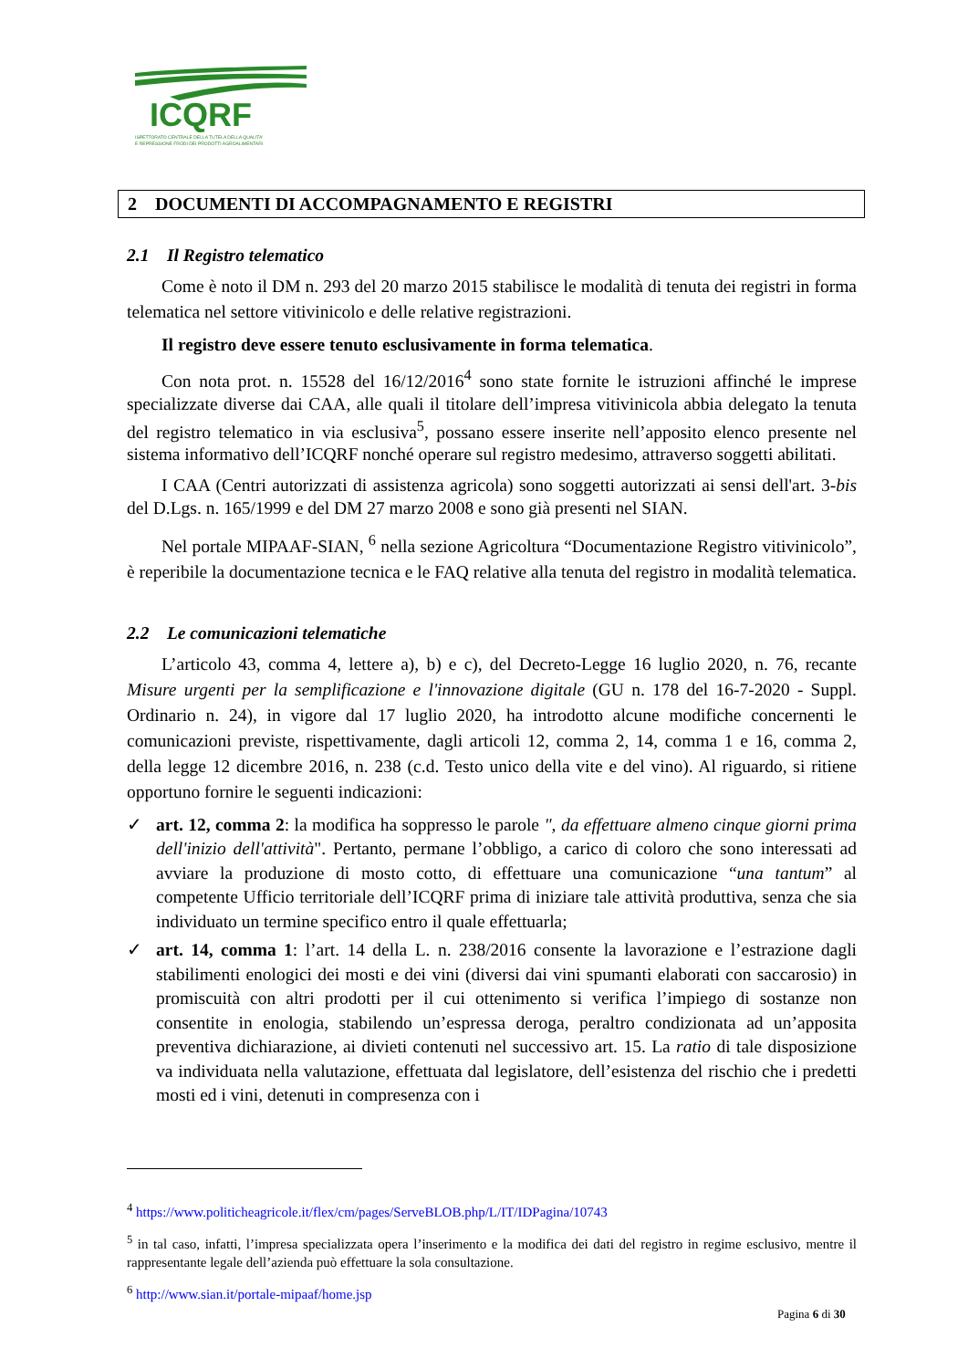ICQRF
ISPETTORATO CENTRALE DELLA TUTELA DELLA QUALITA'
E REPRESSIONE FRODI DEI PRODOTTI AGROALIMENTARI
2 DOCUMENTI DI ACCOMPAGNAMENTO E REGISTRI
2.1 Il Registro telematico
Come è noto il DM n. 293 del 20 marzo 2015 stabilisce le modalità di tenuta dei registri in forma telematica nel settore vitivinicolo e delle relative registrazioni.
Il registro deve essere tenuto esclusivamente in forma telematica.
Con nota prot. n. 15528 del 16/12/2016<sup>4</sup> sono state fornite le istruzioni affinché le imprese specializzate diverse dai CAA, alle quali il titolare dell’impresa vitivinicola abbia delegato la tenuta del registro telematico in via esclusiva<sup>5</sup>, possano essere inserite nell’apposito elenco presente nel sistema informativo dell’ICQRF nonché operare sul registro medesimo, attraverso soggetti abilitati.
I CAA (Centri autorizzati di assistenza agricola) sono soggetti autorizzati ai sensi dell'art. 3-bis del D.Lgs. n. 165/1999 e del DM 27 marzo 2008 e sono già presenti nel SIAN.
Nel portale MIPAAF-SIAN, <sup>6</sup> nella sezione Agricoltura “Documentazione Registro vitivinicolo”, è reperibile la documentazione tecnica e le FAQ relative alla tenuta del registro in modalità telematica.
2.2 Le comunicazioni telematiche
L’articolo 43, comma 4, lettere a), b) e c), del Decreto-Legge 16 luglio 2020, n. 76, recante Misure urgenti per la semplificazione e l'innovazione digitale (GU n. 178 del 16-7-2020 - Suppl. Ordinario n. 24), in vigore dal 17 luglio 2020, ha introdotto alcune modifiche concernenti le comunicazioni previste, rispettivamente, dagli articoli 12, comma 2, 14, comma 1 e 16, comma 2, della legge 12 dicembre 2016, n. 238 (c.d. Testo unico della vite e del vino). Al riguardo, si ritiene opportuno fornire le seguenti indicazioni:
✓ art. 12, comma 2: la modifica ha soppresso le parole ", da effettuare almeno cinque giorni prima dell'inizio dell'attività". Pertanto, permane l’obbligo, a carico di coloro che sono interessati ad avviare la produzione di mosto cotto, di effettuare una comunicazione “una tantum” al competente Ufficio territoriale dell’ICQRF prima di iniziare tale attività produttiva, senza che sia individuato un termine specifico entro il quale effettuarla;
✓ art. 14, comma 1: l’art. 14 della L. n. 238/2016 consente la lavorazione e l’estrazione dagli stabilimenti enologici dei mosti e dei vini (diversi dai vini spumanti elaborati con saccarosio) in promiscuità con altri prodotti per il cui ottenimento si verifica l’impiego di sostanze non consentite in enologia, stabilendo un’espressa deroga, peraltro condizionata ad un’apposita preventiva dichiarazione, ai divieti contenuti nel successivo art. 15. La ratio di tale disposizione va individuata nella valutazione, effettuata dal legislatore, dell’esistenza del rischio che i predetti mosti ed i vini, detenuti in compresenza con i
<sup>4</sup> https://www.politicheagricole.it/flex/cm/pages/ServeBLOB.php/L/IT/IDPagina/10743
<sup>5</sup> in tal caso, infatti, l’impresa specializzata opera l’inserimento e la modifica dei dati del registro in regime esclusivo, mentre il rappresentante legale dell’azienda può effettuare la sola consultazione.
<sup>6</sup> http://www.sian.it/portale-mipaaf/home.jsp
Pagina 6 di 30